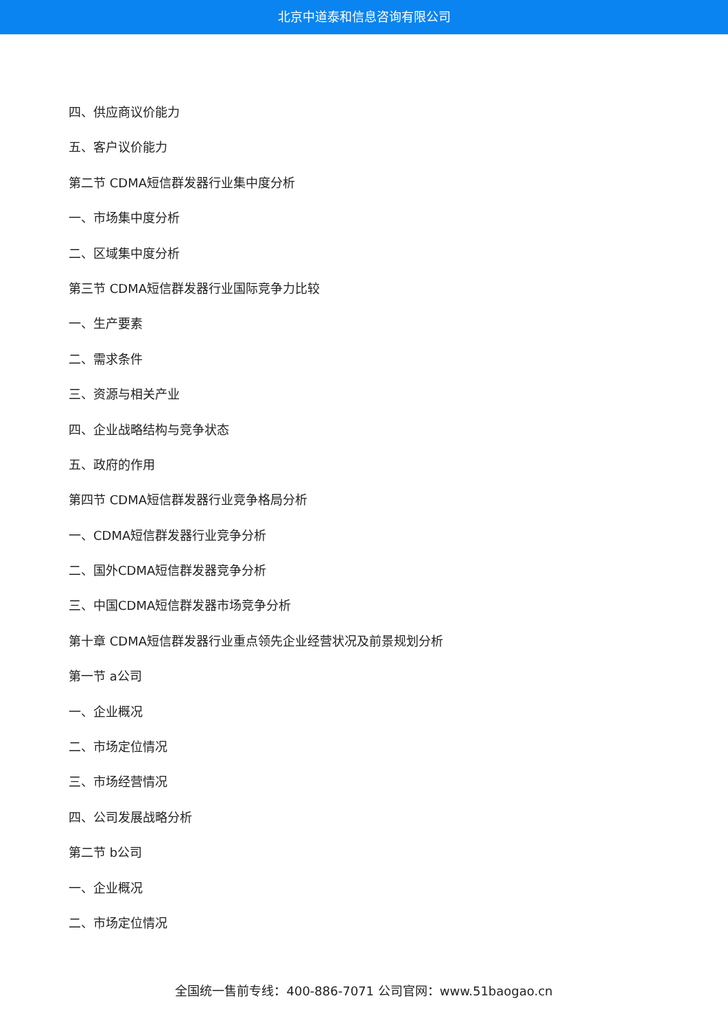北京中道泰和信息咨询有限公司
四、供应商议价能力
五、客户议价能力
第二节 CDMA短信群发器行业集中度分析
一、市场集中度分析
二、区域集中度分析
第三节 CDMA短信群发器行业国际竞争力比较
一、生产要素
二、需求条件
三、资源与相关产业
四、企业战略结构与竞争状态
五、政府的作用
第四节 CDMA短信群发器行业竞争格局分析
一、CDMA短信群发器行业竞争分析
二、国外CDMA短信群发器竞争分析
三、中国CDMA短信群发器市场竞争分析
第十章 CDMA短信群发器行业重点领先企业经营状况及前景规划分析
第一节 a公司
一、企业概况
二、市场定位情况
三、市场经营情况
四、公司发展战略分析
第二节 b公司
一、企业概况
二、市场定位情况
全国统一售前专线：400-886-7071 公司官网：www.51baogao.cn